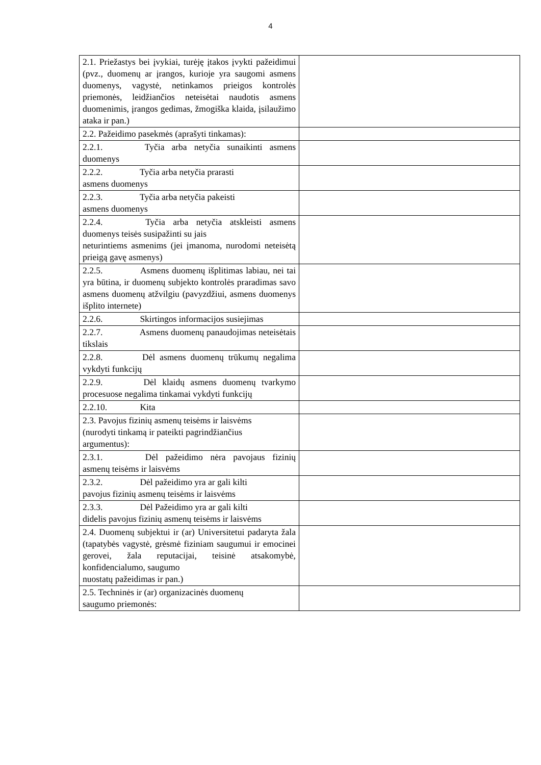4
| 2.1. Priežastys bei įvykiai, turėję įtakos įvykti pažeidimui (pvz., duomenų ar įrangos, kurioje yra saugomi asmens duomenys, vagystė, netinkamos prieigos kontrolės priemonės, leidžiančios neteisėtai naudotis asmens duomenimis, įrangos gedimas, žmogiška klaida, įsilaužimo ataka ir pan.) | |
| 2.2. Pažeidimo pasekmės (aprašyti tinkamas): | |
| 2.2.1. Tyčia arba netyčia sunaikinti asmens duomenys | |
| 2.2.2. Tyčia arba netyčia prarasti asmens duomenys | |
| 2.2.3. Tyčia arba netyčia pakeisti asmens duomenys | |
| 2.2.4. Tyčia arba netyčia atskleisti asmens duomenys teisės susipažinti su jais neturintiems asmenims (jei įmanoma, nurodomi neteisėtą prieigą gavę asmenys) | |
| 2.2.5. Asmens duomenų išplitimas labiau, nei tai yra būtina, ir duomenų subjekto kontrolės praradimas savo asmens duomenų atžvilgiu (pavyzdžiui, asmens duomenys išplito internete) | |
| 2.2.6. Skirtingos informacijos susiejimas | |
| 2.2.7. Asmens duomenų panaudojimas neteisėtais tikslais | |
| 2.2.8. Dėl asmens duomenų trūkumų negalima vykdyti funkcijų | |
| 2.2.9. Dėl klaidų asmens duomenų tvarkymo procesuose negalima tinkamai vykdyti funkcijų | |
| 2.2.10. Kita | |
| 2.3. Pavojus fizinių asmenų teisėms ir laisvėms (nurodyti tinkamą ir pateikti pagrindžiančius argumentus): | |
| 2.3.1. Dėl pažeidimo nėra pavojaus fizinių asmenų teisėms ir laisvėms | |
| 2.3.2. Dėl pažeidimo yra ar gali kilti pavojus fizinių asmenų teisėms ir laisvėms | |
| 2.3.3. Dėl Pažeidimo yra ar gali kilti didelis pavojus fizinių asmenų teisėms ir laisvėms | |
| 2.4. Duomenų subjektui ir (ar) Universitetui padaryta žala (tapatybės vagystė, grėsmė fiziniam saugumui ir emocinei gerovei, žala reputacijai, teisinė atsakomybė, konfidencialumo, saugumo nuostatų pažeidimas ir pan.) | |
| 2.5. Techninės ir (ar) organizacinės duomenų saugumo priemonės: | |